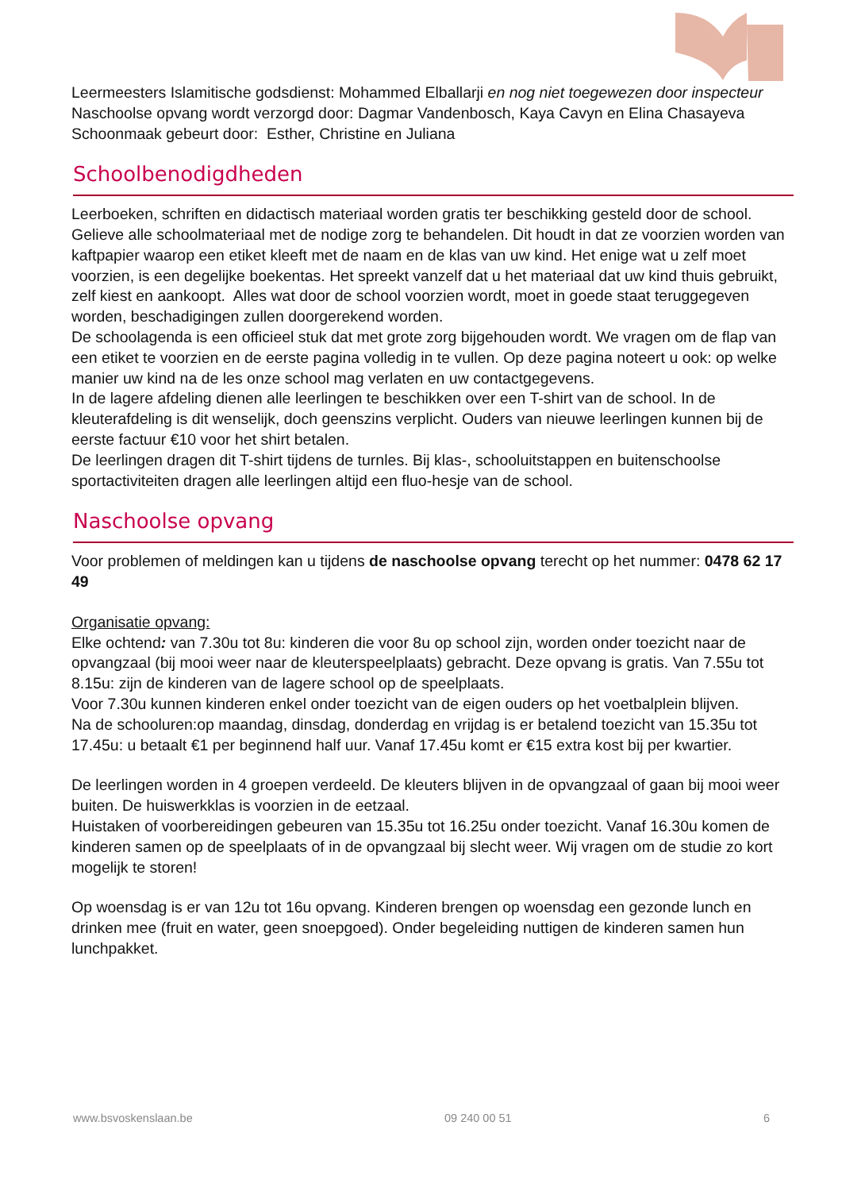Leermeesters Islamitische godsdienst: Mohammed Elballarji en nog niet toegewezen door inspecteur
Naschoolse opvang wordt verzorgd door: Dagmar Vandenbosch, Kaya Cavyn en Elina Chasayeva
Schoonmaak gebeurt door: Esther, Christine en Juliana
Schoolbenodigdheden
Leerboeken, schriften en didactisch materiaal worden gratis ter beschikking gesteld door de school. Gelieve alle schoolmateriaal met de nodige zorg te behandelen. Dit houdt in dat ze voorzien worden van kaftpapier waarop een etiket kleeft met de naam en de klas van uw kind. Het enige wat u zelf moet voorzien, is een degelijke boekentas. Het spreekt vanzelf dat u het materiaal dat uw kind thuis gebruikt, zelf kiest en aankoopt. Alles wat door de school voorzien wordt, moet in goede staat teruggegeven worden, beschadigingen zullen doorgerekend worden.
De schoolagenda is een officieel stuk dat met grote zorg bijgehouden wordt. We vragen om de flap van een etiket te voorzien en de eerste pagina volledig in te vullen. Op deze pagina noteert u ook: op welke manier uw kind na de les onze school mag verlaten en uw contactgegevens.
In de lagere afdeling dienen alle leerlingen te beschikken over een T-shirt van de school. In de kleuterafdeling is dit wenselijk, doch geenszins verplicht. Ouders van nieuwe leerlingen kunnen bij de eerste factuur €10 voor het shirt betalen.
De leerlingen dragen dit T-shirt tijdens de turnles. Bij klas-, schooluitstappen en buitenschoolse sportactiviteiten dragen alle leerlingen altijd een fluo-hesje van de school.
Naschoolse opvang
Voor problemen of meldingen kan u tijdens de naschoolse opvang terecht op het nummer: 0478 62 17 49
Organisatie opvang:
Elke ochtend: van 7.30u tot 8u: kinderen die voor 8u op school zijn, worden onder toezicht naar de opvangzaal (bij mooi weer naar de kleuterspeelplaats) gebracht. Deze opvang is gratis. Van 7.55u tot 8.15u: zijn de kinderen van de lagere school op de speelplaats.
Voor 7.30u kunnen kinderen enkel onder toezicht van de eigen ouders op het voetbalplein blijven.
Na de schooluren:op maandag, dinsdag, donderdag en vrijdag is er betalend toezicht van 15.35u tot 17.45u: u betaalt €1 per beginnend half uur. Vanaf 17.45u komt er €15 extra kost bij per kwartier.
De leerlingen worden in 4 groepen verdeeld. De kleuters blijven in de opvangzaal of gaan bij mooi weer buiten. De huiswerkklas is voorzien in de eetzaal.
Huistaken of voorbereidingen gebeuren van 15.35u tot 16.25u onder toezicht. Vanaf 16.30u komen de kinderen samen op de speelplaats of in de opvangzaal bij slecht weer. Wij vragen om de studie zo kort mogelijk te storen!
Op woensdag is er van 12u tot 16u opvang. Kinderen brengen op woensdag een gezonde lunch en drinken mee (fruit en water, geen snoepgoed). Onder begeleiding nuttigen de kinderen samen hun lunchpakket.
www.bsvoskenslaan.be 09 240 00 51 6